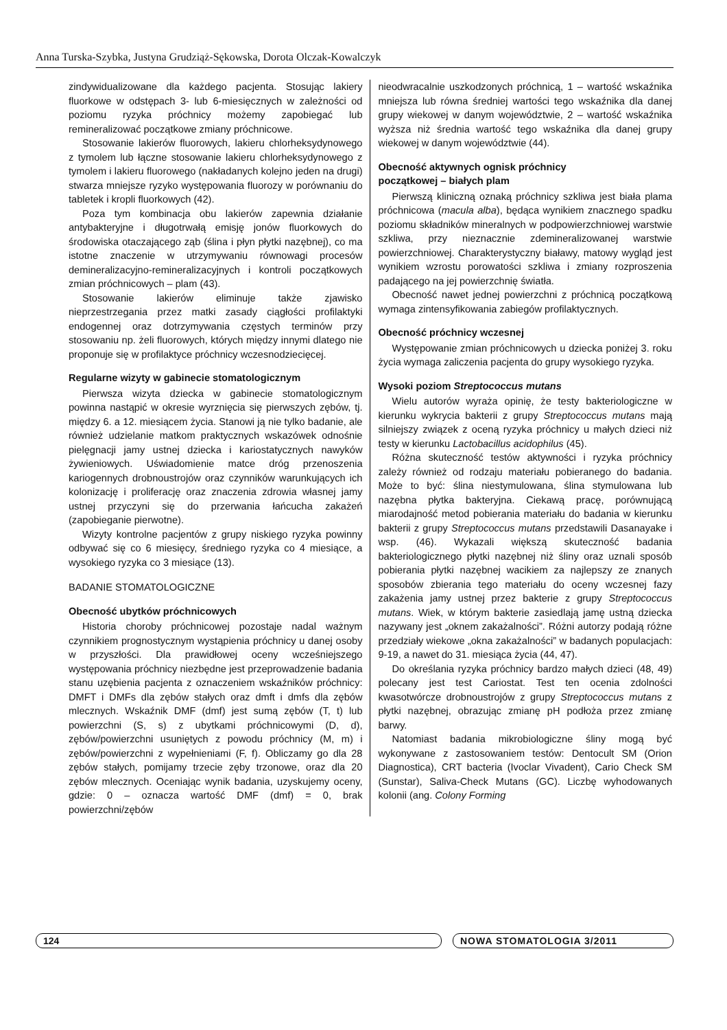Anna Turska-Szybka, Justyna Grudziąż-Sękowska, Dorota Olczak-Kowalczyk
zindywidualizowane dla każdego pacjenta. Stosując lakiery fluorkowe w odstępach 3- lub 6-miesięcznych w zależności od poziomu ryzyka próchnicy możemy zapobiegać lub remineralizować początkowe zmiany próchnicowe.
Stosowanie lakierów fluorowych, lakieru chlorheksydynowego z tymolem lub łączne stosowanie lakieru chlorheksydynowego z tymolem i lakieru fluorowego (nakładanych kolejno jeden na drugi) stwarza mniejsze ryzyko występowania fluorozy w porównaniu do tabletek i kropli fluorkowych (42).
Poza tym kombinacja obu lakierów zapewnia działanie antybakteryjne i długotrwałą emisję jonów fluorkowych do środowiska otaczającego ząb (ślina i płyn płytki nazębnej), co ma istotne znaczenie w utrzymywaniu równowagi procesów demineralizacyjno-remineralizacyjnych i kontroli początkowych zmian próchnicowych – plam (43).
Stosowanie lakierów eliminuje także zjawisko nieprzestrzegania przez matki zasady ciągłości profilaktyki endogennej oraz dotrzymywania częstych terminów przy stosowaniu np. żeli fluorowych, których między innymi dlatego nie proponuje się w profilaktyce próchnicy wczesnodziecięcej.
Regularne wizyty w gabinecie stomatologicznym
Pierwsza wizyta dziecka w gabinecie stomatologicznym powinna nastąpić w okresie wyrznięcia się pierwszych zębów, tj. między 6. a 12. miesiącem życia. Stanowi ją nie tylko badanie, ale również udzielanie matkom praktycznych wskazówek odnośnie pielęgnacji jamy ustnej dziecka i kariostatycznych nawyków żywieniowych. Uświadomienie matce dróg przenoszenia kariogennych drobnoustrojów oraz czynników warunkujących ich kolonizację i proliferację oraz znaczenia zdrowia własnej jamy ustnej przyczyni się do przerwania łańcucha zakażeń (zapobieganie pierwotne).
Wizyty kontrolne pacjentów z grupy niskiego ryzyka powinny odbywać się co 6 miesięcy, średniego ryzyka co 4 miesiące, a wysokiego ryzyka co 3 miesiące (13).
BADANIE STOMATOLOGICZNE
Obecność ubytków próchnicowych
Historia choroby próchnicowej pozostaje nadal ważnym czynnikiem prognostycznym wystąpienia próchnicy u danej osoby w przyszłości. Dla prawidłowej oceny wcześniejszego występowania próchnicy niezbędne jest przeprowadzenie badania stanu uzębienia pacjenta z oznaczeniem wskaźników próchnicy: DMFT i DMFs dla zębów stałych oraz dmft i dmfs dla zębów mlecznych. Wskaźnik DMF (dmf) jest sumą zębów (T, t) lub powierzchni (S, s) z ubytkami próchnicowymi (D, d), zębów/powierzchni usuniętych z powodu próchnicy (M, m) i zębów/powierzchni z wypełnieniami (F, f). Obliczamy go dla 28 zębów stałych, pomijamy trzecie zęby trzonowe, oraz dla 20 zębów mlecznych. Oceniając wynik badania, uzyskujemy oceny, gdzie: 0 – oznacza wartość DMF (dmf) = 0, brak powierzchni/zębów
nieodwracalnie uszkodzonych próchnicą, 1 – wartość wskaźnika mniejsza lub równa średniej wartości tego wskaźnika dla danej grupy wiekowej w danym województwie, 2 – wartość wskaźnika wyższa niż średnia wartość tego wskaźnika dla danej grupy wiekowej w danym województwie (44).
Obecność aktywnych ognisk próchnicy
początkowej – białych plam
Pierwszą kliniczną oznaką próchnicy szkliwa jest biała plama próchnicowa (macula alba), będąca wynikiem znacznego spadku poziomu składników mineralnych w podpowierzchniowej warstwie szkliwa, przy nieznacznie zdemineralizowanej warstwie powierzchniowej. Charakterystyczny białawy, matowy wygląd jest wynikiem wzrostu porowatości szkliwa i zmiany rozproszenia padającego na jej powierzchnię światła.
Obecność nawet jednej powierzchni z próchnicą początkową wymaga zintensyfikowania zabiegów profilaktycznych.
Obecność próchnicy wczesnej
Występowanie zmian próchnicowych u dziecka poniżej 3. roku życia wymaga zaliczenia pacjenta do grupy wysokiego ryzyka.
Wysoki poziom Streptococcus mutans
Wielu autorów wyraża opinię, że testy bakteriologiczne w kierunku wykrycia bakterii z grupy Streptococcus mutans mają silniejszy związek z oceną ryzyka próchnicy u małych dzieci niż testy w kierunku Lactobacillus acidophilus (45).
Różna skuteczność testów aktywności i ryzyka próchnicy zależy również od rodzaju materiału pobieranego do badania. Może to być: ślina niestymulowana, ślina stymulowana lub nazębna płytka bakteryjna. Ciekawą pracę, porównującą miarodajność metod pobierania materiału do badania w kierunku bakterii z grupy Streptococcus mutans przedstawili Dasanayake i wsp. (46). Wykazali większą skuteczność badania bakteriologicznego płytki nazębnej niż śliny oraz uznali sposób pobierania płytki nazębnej wacikiem za najlepszy ze znanych sposobów zbierania tego materiału do oceny wczesnej fazy zakażenia jamy ustnej przez bakterie z grupy Streptococcus mutans. Wiek, w którym bakterie zasiedlają jamę ustną dziecka nazywany jest „oknem zakażalności”. Różni autorzy podają różne przedziały wiekowe „okna zakażalności” w badanych populacjach: 9-19, a nawet do 31. miesiąca życia (44, 47).
Do określania ryzyka próchnicy bardzo małych dzieci (48, 49) polecany jest test Cariostat. Test ten ocenia zdolności kwasotwórcze drobnoustrojów z grupy Streptococcus mutans z płytki nazębnej, obrazując zmianę pH podłoża przez zmianę barwy.
Natomiast badania mikrobiologiczne śliny mogą być wykonywane z zastosowaniem testów: Dentocult SM (Orion Diagnostica), CRT bacteria (Ivoclar Vivadent), Cario Check SM (Sunstar), Saliva-Check Mutans (GC). Liczbę wyhodowanych kolonii (ang. Colony Forming
124 NOWA STOMATOLOGIA 3/2011